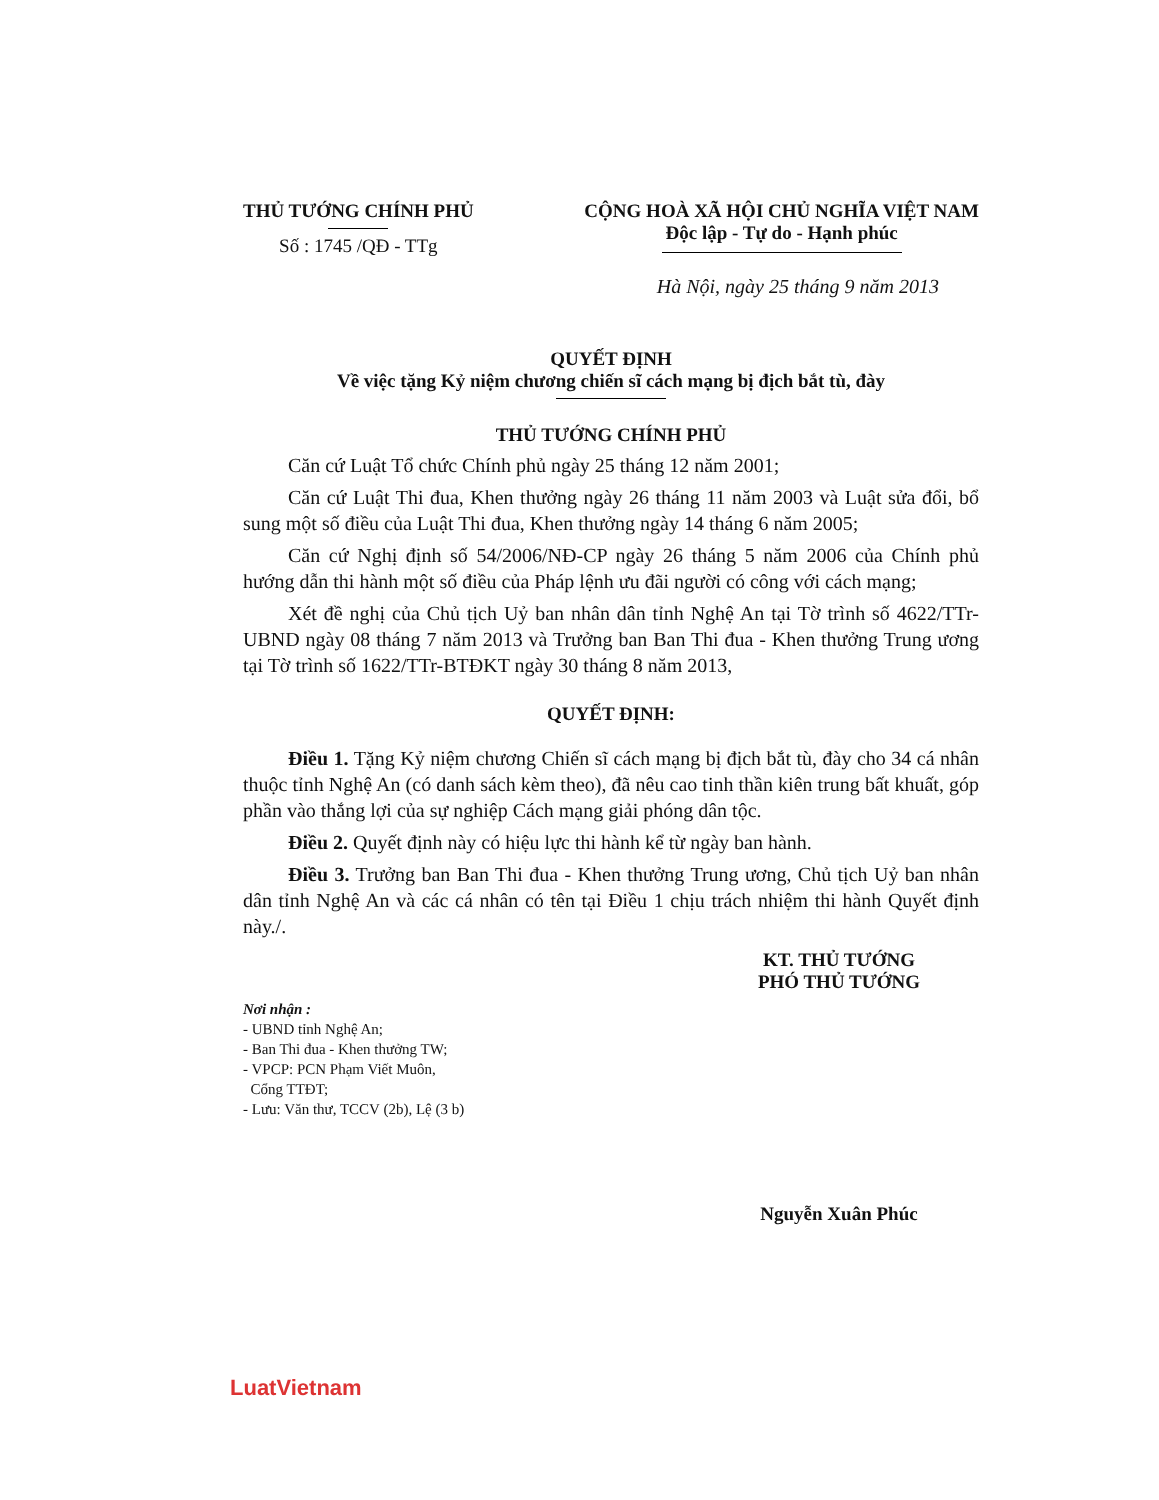THỦ TƯỚNG CHÍNH PHỦ
Số : 1745 /QĐ - TTg
CỘNG HOÀ XÃ HỘI CHỦ NGHĨA VIỆT NAM
Độc lập - Tự do - Hạnh phúc
Hà Nội, ngày 25 tháng 9 năm 2013
QUYẾT ĐỊNH
Về việc tặng Kỷ niệm chương chiến sĩ cách mạng bị địch bắt tù, đày
THỦ TƯỚNG CHÍNH PHỦ
Căn cứ Luật Tổ chức Chính phủ ngày 25 tháng 12 năm 2001;
Căn cứ Luật Thi đua, Khen thưởng ngày 26 tháng 11 năm 2003 và Luật sửa đổi, bổ sung một số điều của Luật Thi đua, Khen thưởng ngày 14 tháng 6 năm 2005;
Căn cứ Nghị định số 54/2006/NĐ-CP ngày 26 tháng 5 năm 2006 của Chính phủ hướng dẫn thi hành một số điều của Pháp lệnh ưu đãi người có công với cách mạng;
Xét đề nghị của Chủ tịch Uỷ ban nhân dân tỉnh Nghệ An tại Tờ trình số 4622/TTr- UBND ngày 08 tháng 7 năm 2013 và Trưởng ban Ban Thi đua - Khen thưởng Trung ương tại Tờ trình số 1622/TTr-BTĐKT ngày 30 tháng 8 năm 2013,
QUYẾT ĐỊNH:
Điều 1. Tặng Kỷ niệm chương Chiến sĩ cách mạng bị địch bắt tù, đày cho 34 cá nhân thuộc tỉnh Nghệ An (có danh sách kèm theo), đã nêu cao tinh thần kiên trung bất khuất, góp phần vào thắng lợi của sự nghiệp Cách mạng giải phóng dân tộc.
Điều 2. Quyết định này có hiệu lực thi hành kể từ ngày ban hành.
Điều 3. Trưởng ban Ban Thi đua - Khen thưởng Trung ương, Chủ tịch Uỷ ban nhân dân tỉnh Nghệ An và các cá nhân có tên tại Điều 1 chịu trách nhiệm thi hành Quyết định này./.
Nơi nhận :
- UBND tỉnh Nghệ An;
- Ban Thi đua - Khen thưởng TW;
- VPCP: PCN Phạm Viết Muôn,
Cổng TTĐT;
- Lưu: Văn thư, TCCV (2b), Lệ (3 b)
KT. THỦ TƯỚNG
PHÓ THỦ TƯỚNG
Nguyễn Xuân Phúc
LuatVietnam